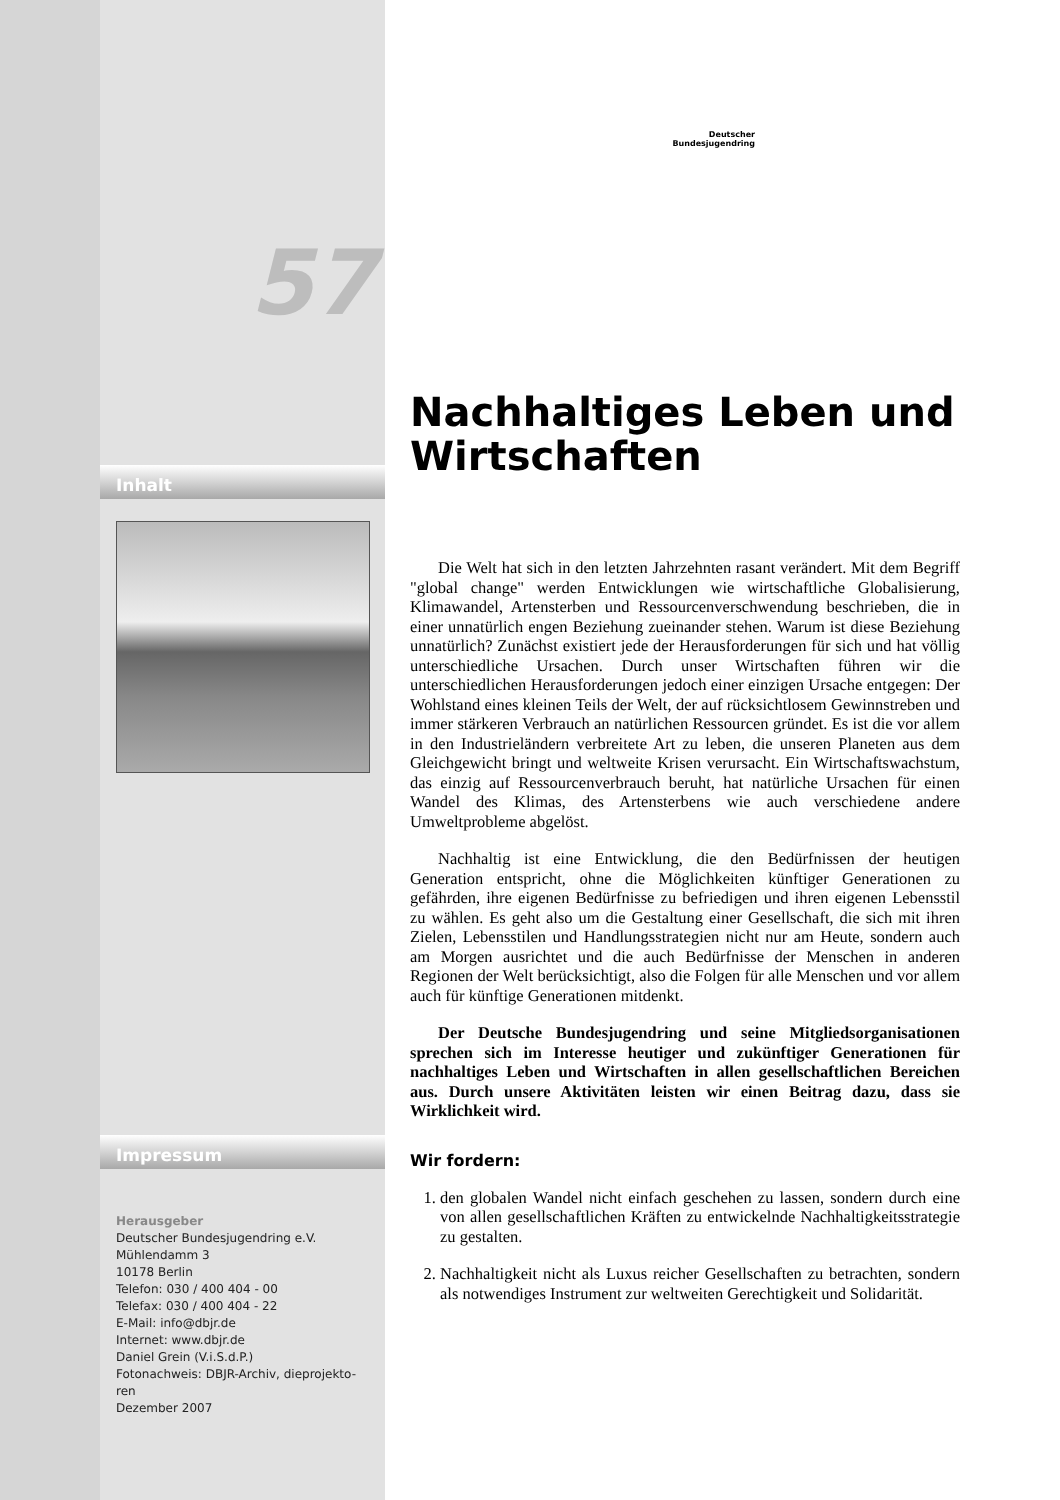57
Inhalt
Impressum
Herausgeber
Deutscher Bundesjugendring e.V.
Mühlendamm 3
10178 Berlin
Telefon: 030 / 400 404 - 00
Telefax: 030 / 400 404 - 22
E-Mail: info@dbjr.de
Internet: www.dbjr.de
Daniel Grein (V.i.S.d.P.)
Fotonachweis: DBJR-Archiv, dieprojekto-
ren
Dezember 2007
Deutscher
Bundesjugendring
Nachhaltiges Leben und Wirtschaften
Die Welt hat sich in den letzten Jahrzehnten rasant verändert. Mit dem Begriff "global change" werden Entwicklungen wie wirtschaftliche Globalisierung, Klimawandel, Artensterben und Ressourcenverschwendung beschrieben, die in einer unnatürlich engen Beziehung zueinander stehen. Warum ist diese Beziehung unnatürlich? Zunächst existiert jede der Herausforderungen für sich und hat völlig unterschiedliche Ursachen. Durch unser Wirtschaften führen wir die unterschiedlichen Herausforderungen jedoch einer einzigen Ursache entgegen: Der Wohlstand eines kleinen Teils der Welt, der auf rücksichtlosem Gewinnstreben und immer stärkeren Verbrauch an natürlichen Ressourcen gründet. Es ist die vor allem in den Industrieländern verbreitete Art zu leben, die unseren Planeten aus dem Gleichgewicht bringt und weltweite Krisen verursacht. Ein Wirtschaftswachstum, das einzig auf Ressourcenverbrauch beruht, hat natürliche Ursachen für einen Wandel des Klimas, des Artensterbens wie auch verschiedene andere Umweltprobleme abgelöst.
Nachhaltig ist eine Entwicklung, die den Bedürfnissen der heutigen Generation entspricht, ohne die Möglichkeiten künftiger Generationen zu gefährden, ihre eigenen Bedürfnisse zu befriedigen und ihren eigenen Lebensstil zu wählen. Es geht also um die Gestaltung einer Gesellschaft, die sich mit ihren Zielen, Lebensstilen und Handlungsstrategien nicht nur am Heute, sondern auch am Morgen ausrichtet und die auch Bedürfnisse der Menschen in anderen Regionen der Welt berücksichtigt, also die Folgen für alle Menschen und vor allem auch für künftige Generationen mitdenkt.
Der Deutsche Bundesjugendring und seine Mitgliedsorganisationen sprechen sich im Interesse heutiger und zukünftiger Generationen für nachhaltiges Leben und Wirtschaften in allen gesellschaftlichen Bereichen aus. Durch unsere Aktivitäten leisten wir einen Beitrag dazu, dass sie Wirklichkeit wird.
Wir fordern:
1. den globalen Wandel nicht einfach geschehen zu lassen, sondern durch eine von allen gesellschaftlichen Kräften zu entwickelnde Nachhaltigkeitsstrategie zu gestalten.
2. Nachhaltigkeit nicht als Luxus reicher Gesellschaften zu betrachten, sondern als notwendiges Instrument zur weltweiten Gerechtigkeit und Solidarität.